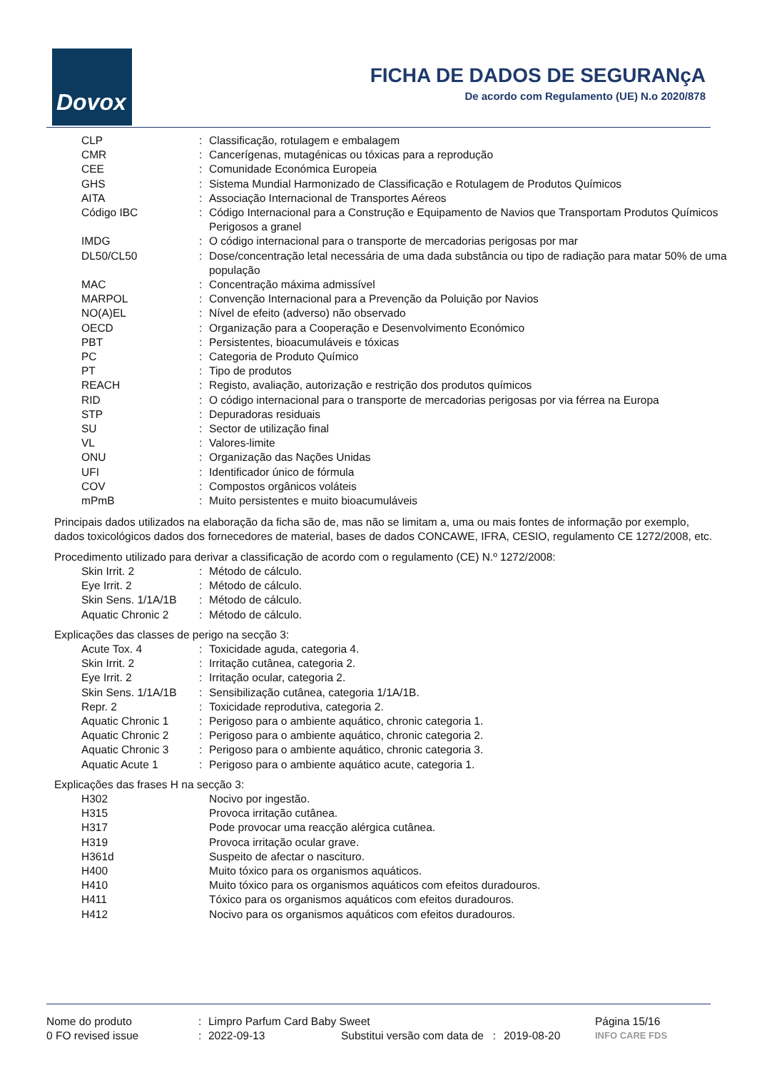Dovox
FICHA DE DADOS DE SEGURANçA
De acordo com Regulamento (UE) N.o 2020/878
| CLP | : | Classificação, rotulagem e embalagem |
| CMR | : | Cancerígenas, mutagénicas ou tóxicas para a reprodução |
| CEE | : | Comunidade Económica Europeia |
| GHS | : | Sistema Mundial Harmonizado de Classificação e Rotulagem de Produtos Químicos |
| AITA | : | Associação Internacional de Transportes Aéreos |
| Código IBC | : | Código Internacional para a Construção e Equipamento de Navios que Transportam Produtos Químicos Perigosos a granel |
| IMDG | : | O código internacional para o transporte de mercadorias perigosas por mar |
| DL50/CL50 | : | Dose/concentração letal necessária de uma dada substância ou tipo de radiação para matar 50% de uma população |
| MAC | : | Concentração máxima admissível |
| MARPOL | : | Convenção Internacional para a Prevenção da Poluição por Navios |
| NO(A)EL | : | Nível de efeito (adverso) não observado |
| OECD | : | Organização para a Cooperação e Desenvolvimento Económico |
| PBT | : | Persistentes, bioacumuláveis e tóxicas |
| PC | : | Categoria de Produto Químico |
| PT | : | Tipo de produtos |
| REACH | : | Registo, avaliação, autorização e restrição dos produtos químicos |
| RID | : | O código internacional para o transporte de mercadorias perigosas por via férrea na Europa |
| STP | : | Depuradoras residuais |
| SU | : | Sector de utilização final |
| VL | : | Valores-limite |
| ONU | : | Organização das Nações Unidas |
| UFI | : | Identificador único de fórmula |
| COV | : | Compostos orgânicos voláteis |
| mPmB | : | Muito persistentes e muito bioacumuláveis |
Principais dados utilizados na elaboração da ficha são de, mas não se limitam a, uma ou mais fontes de informação por exemplo, dados toxicológicos dados dos fornecedores de material, bases de dados CONCAWE, IFRA, CESIO, regulamento CE 1272/2008, etc.
Procedimento utilizado para derivar a classificação de acordo com o regulamento (CE) N.º 1272/2008:
| Skin Irrit. 2 | : | Método de cálculo. |
| Eye Irrit. 2 | : | Método de cálculo. |
| Skin Sens. 1/1A/1B | : | Método de cálculo. |
| Aquatic Chronic 2 | : | Método de cálculo. |
Explicações das classes de perigo na secção 3:
| Acute Tox. 4 | : | Toxicidade aguda, categoria 4. |
| Skin Irrit. 2 | : | Irritação cutânea, categoria 2. |
| Eye Irrit. 2 | : | Irritação ocular, categoria 2. |
| Skin Sens. 1/1A/1B | : | Sensibilização cutânea, categoria 1/1A/1B. |
| Repr. 2 | : | Toxicidade reprodutiva, categoria 2. |
| Aquatic Chronic 1 | : | Perigoso para o ambiente aquático, chronic categoria 1. |
| Aquatic Chronic 2 | : | Perigoso para o ambiente aquático, chronic categoria 2. |
| Aquatic Chronic 3 | : | Perigoso para o ambiente aquático, chronic categoria 3. |
| Aquatic Acute 1 | : | Perigoso para o ambiente aquático acute, categoria 1. |
Explicações das frases H na secção 3:
| H302 | | Nocivo por ingestão. |
| H315 | | Provoca irritação cutânea. |
| H317 | | Pode provocar uma reacção alérgica cutânea. |
| H319 | | Provoca irritação ocular grave. |
| H361d | | Suspeito de afectar o nascituro. |
| H400 | | Muito tóxico para os organismos aquáticos. |
| H410 | | Muito tóxico para os organismos aquáticos com efeitos duradouros. |
| H411 | | Tóxico para os organismos aquáticos com efeitos duradouros. |
| H412 | | Nocivo para os organismos aquáticos com efeitos duradouros. |
| Nome do produto | : | Limpro Parfum Card Baby Sweet | | | Página 15/16 |
| 0 FO revised issue | : | 2022-09-13 | Substitui versão com data de : | 2019-08-20 | INFO CARE FDS |